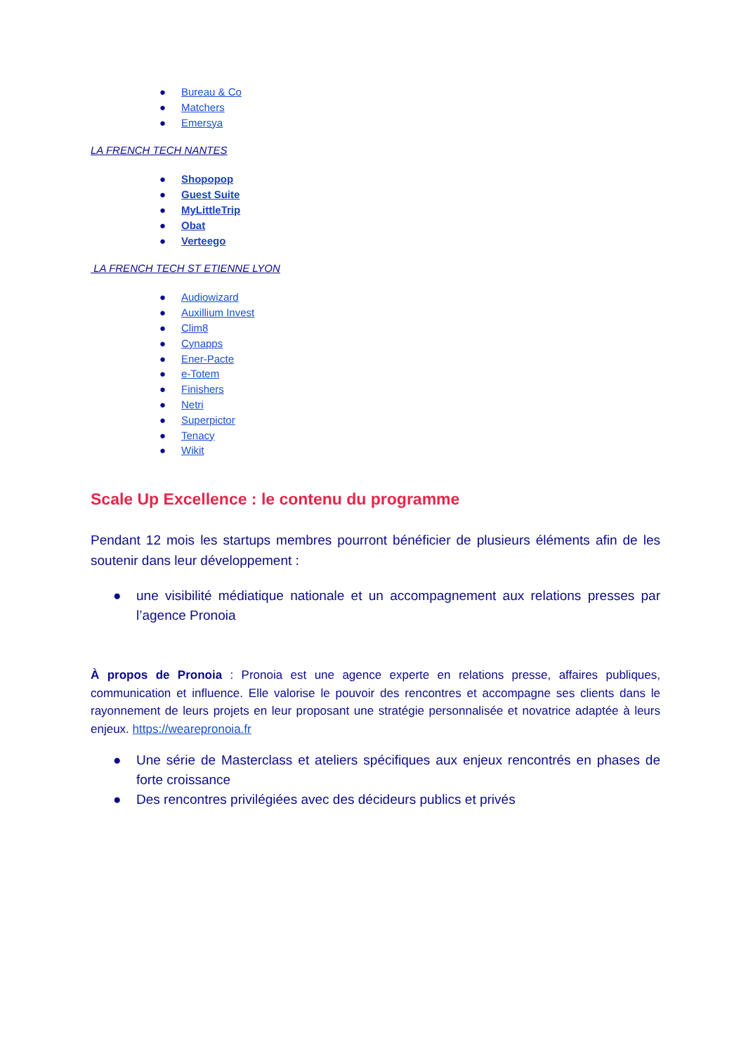● Bureau & Co
● Matchers
● Emersya
LA FRENCH TECH NANTES
● Shopopop
● Guest Suite
● MyLittleTrip
● Obat
● Verteego
LA FRENCH TECH ST ETIENNE LYON
● Audiowizard
● Auxillium Invest
● Clim8
● Cynapps
● Ener-Pacte
● e-Totem
● Finishers
● Netri
● Superpictor
● Tenacy
● Wikit
Scale Up Excellence : le contenu du programme
Pendant 12 mois les startups membres pourront bénéficier de plusieurs éléments afin de les soutenir dans leur développement :
● une visibilité médiatique nationale et un accompagnement aux relations presses par l’agence Pronoia
À propos de Pronoia : Pronoia est une agence experte en relations presse, affaires publiques, communication et influence. Elle valorise le pouvoir des rencontres et accompagne ses clients dans le rayonnement de leurs projets en leur proposant une stratégie personnalisée et novatrice adaptée à leurs enjeux. https://wearepronoia.fr
● Une série de Masterclass et ateliers spécifiques aux enjeux rencontrés en phases de forte croissance
● Des rencontres privilégiées avec des décideurs publics et privés